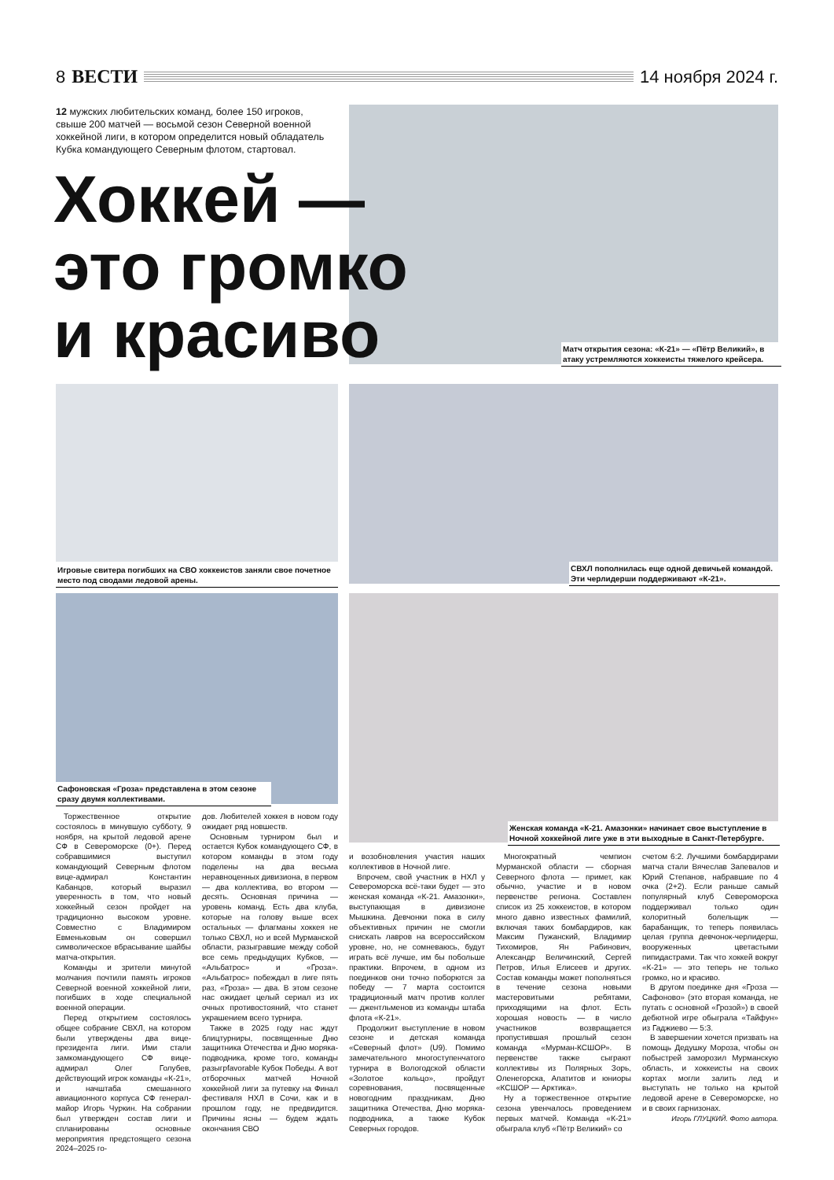8 ВЕСТИ 14 ноября 2024 г.
12 мужских любительских команд, более 150 игроков, свыше 200 матчей — восьмой сезон Северной военной хоккейной лиги, в котором определится новый обладатель Кубка командующего Северным флотом, стартовал.
Хоккей — это громко и красиво
Матч открытия сезона: «К-21» — «Пётр Великий», в атаку устремляются хоккеисты тяжелого крейсера.
Игровые свитера погибших на СВО хоккеистов заняли свое почетное место под сводами ледовой арены.
СВХЛ пополнилась еще одной девичьей командой. Эти черлидерши поддерживают «К-21».
Сафоновская «Гроза» представлена в этом сезоне сразу двумя коллективами.
Женская команда «К-21. Амазонки» начинает свое выступление в Ночной хоккейной лиге уже в эти выходные в Санкт-Петербурге.
Торжественное открытие состоялось в минувшую субботу, 9 ноября, на крытой ледовой арене СФ в Североморске (0+). Перед собравшимися выступил командующий Северным флотом вице-адмирал Константин Кабанцов, который выразил уверенность в том, что новый хоккейный сезон пройдет на традиционно высоком уровне. Совместно с Владимиром Евменьковым он совершил символическое вбрасывание шайбы матча-открытия.
Команды и зрители минутой молчания почтили память игроков Северной военной хоккейной лиги, погибших в ходе специальной военной операции.
Перед открытием состоялось общее собрание СВХЛ, на котором были утверждены два вице-президента лиги. Ими стали замкомандующего СФ вице-адмирал Олег Голубев, действующий игрок команды «К-21», и начштаба смешанного авиационного корпуса СФ генерал-майор Игорь Чуркин. На собрании был утвержден состав лиги и спланированы основные мероприятия предстоящего сезона 2024–2025 го-
дов. Любителей хоккея в новом году ожидает ряд новшеств.
Основным турниром был и остается Кубок командующего СФ, в котором команды в этом году поделены на два весьма неравноценных дивизиона, в первом — два коллектива, во втором — десять. Основная причина — уровень команд. Есть два клуба, которые на голову выше всех остальных — флагманы хоккея не только СВХЛ, но и всей Мурманской области, разыгравшие между собой все семь предыдущих Кубков, — «Альбатрос» и «Гроза». «Альбатрос» побеждал в лиге пять раз, «Гроза» — два. В этом сезоне нас ожидает целый сериал из их очных противостояний, что станет украшением всего турнира.
Также в 2025 году нас ждут блицтурниры, посвященные Дню защитника Отечества и Дню моряка-подводника, кроме того, команды разыгрfavorable Кубок Победы. А вот отборочных матчей Ночной хоккейной лиги за путевку на Финал фестиваля НХЛ в Сочи, как и в прошлом году, не предвидится. Причины ясны — будем ждать окончания СВО
и возобновления участия наших коллективов в Ночной лиге.
Впрочем, свой участник в НХЛ у Североморска всё-таки будет — это женская команда «К-21. Амазонки», выступающая в дивизионе Мышкина. Девчонки пока в силу объективных причин не смогли снискать лавров на всероссийском уровне, но, не сомневаюсь, будут играть всё лучше, им бы побольше практики. Впрочем, в одном из поединков они точно поборются за победу — 7 марта состоится традиционный матч против коллег — джентльменов из команды штаба флота «К-21».
Продолжит выступление в новом сезоне и детская команда «Северный флот» (U9). Помимо замечательного многоступенчатого турнира в Вологодской области «Золотое кольцо», пройдут соревнования, посвященные новогодним праздникам, Дню защитника Отечества, Дню моряка-подводника, а также Кубок Северных городов.
Многократный чемпион Мурманской области — сборная Северного флота — примет, как обычно, участие и в новом первенстве региона. Составлен список из 25 хоккеистов, в котором много давно известных фамилий, включая таких бомбардиров, как Максим Пужанский, Владимир Тихомиров, Ян Рабинович, Александр Величинский, Сергей Петров, Илья Елисеев и других. Состав команды может пополняться в течение сезона новыми мастеровитыми ребятами, приходящими на флот. Есть хорошая новость — в число участников возвращается пропустившая прошлый сезон команда «Мурман-КСШОР». В первенстве также сыграют коллективы из Полярных Зорь, Оленегорска, Апатитов и юниоры «КСШОР — Арктика».
Ну а торжественное открытие сезона увенчалось проведением первых матчей. Команда «К-21» обыграла клуб «Пётр Великий» со
счетом 6:2. Лучшими бомбардирами матча стали Вячеслав Запевалов и Юрий Степанов, набравшие по 4 очка (2+2). Если раньше самый популярный клуб Североморска поддерживал только один колоритный болельщик — барабанщик, то теперь появилась целая группа девчонок-черлидерш, вооруженных цветастыми пипидастрами. Так что хоккей вокруг «К-21» — это теперь не только громко, но и красиво.
В другом поединке дня «Гроза — Сафоново» (это вторая команда, не путать с основной «Грозой») в своей дебютной игре обыграла «Тайфун» из Гаджиево — 5:3.
В завершении хочется призвать на помощь Дедушку Мороза, чтобы он побыстрей заморозил Мурманскую область, и хоккеисты на своих кортах могли залить лед и выступать не только на крытой ледовой арене в Североморске, но и в своих гарнизонах.
Игорь ГЛУЦКИЙ. Фото автора.